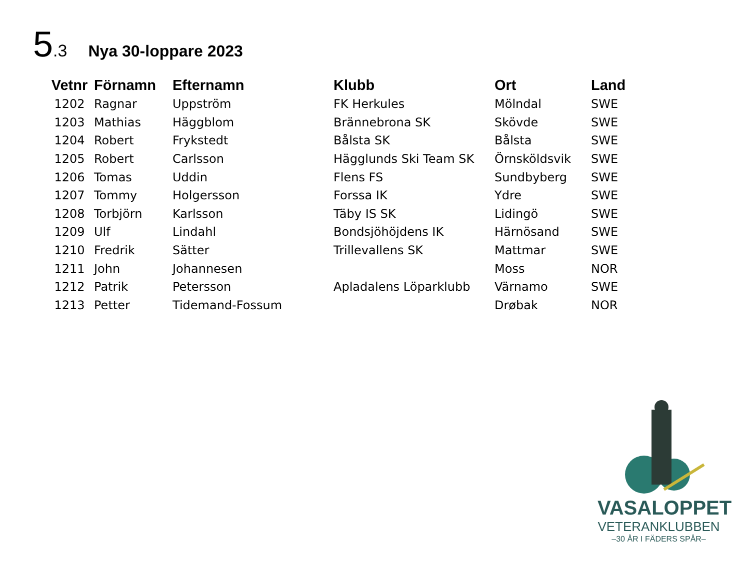5.3 Nya 30-loppare 2023
| Vetnr | Förnamn | Efternamn | Klubb | Ort | Land |
| --- | --- | --- | --- | --- | --- |
| 1202 | Ragnar | Uppström | FK Herkules | Mölndal | SWE |
| 1203 | Mathias | Häggblom | Brännebrona SK | Skövde | SWE |
| 1204 | Robert | Frykstedt | Bålsta SK | Bålsta | SWE |
| 1205 | Robert | Carlsson | Hägglunds Ski Team SK | Örnsköldsvik | SWE |
| 1206 | Tomas | Uddin | Flens FS | Sundbyberg | SWE |
| 1207 | Tommy | Holgersson | Forssa IK | Ydre | SWE |
| 1208 | Torbjörn | Karlsson | Täby IS SK | Lidingö | SWE |
| 1209 | Ulf | Lindahl | Bondsjöhöjdens IK | Härnösand | SWE |
| 1210 | Fredrik | Sätter | Trillevallens SK | Mattmar | SWE |
| 1211 | John | Johannesen | | Moss | NOR |
| 1212 | Patrik | Petersson | Apladalens Löparklubb | Värnamo | SWE |
| 1213 | Petter | Tidemand-Fossum | | Drøbak | NOR |
VASALOPPET
VETERANKLUBBEN
–30 ÅR I FÄDERS SPÅR–